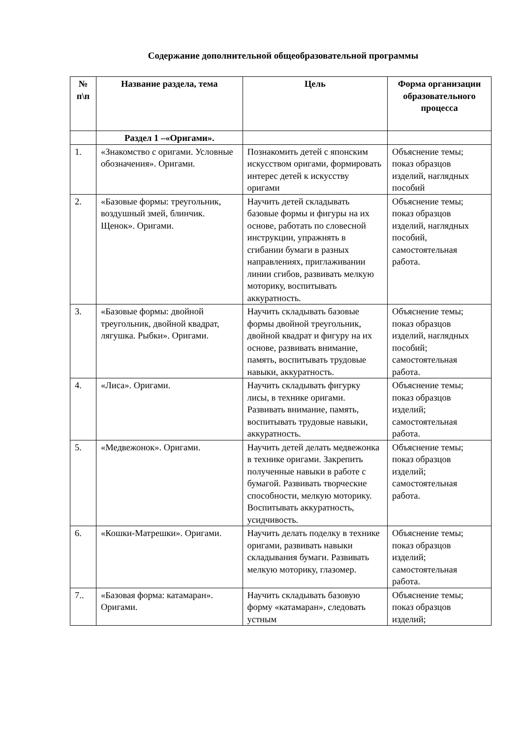Содержание дополнительной общеобразовательной программы
| № п\п | Название раздела, тема | Цель | Форма организации образовательного процесса |
| --- | --- | --- | --- |
| | Раздел 1 –«Оригами». | | |
| 1. | «Знакомство с оригами. Условные обозначения». Оригами. | Познакомить детей с японским искусством оригами, формировать интерес детей к искусству оригами | Объяснение темы; показ образцов изделий, наглядных пособий |
| 2. | «Базовые формы: треугольник, воздушный змей, блинчик. Щенок». Оригами. | Научить детей складывать базовые формы и фигуры на их основе, работать по словесной инструкции, упражнять в сгибании бумаги в разных направлениях, приглаживании линии сгибов, развивать мелкую моторику, воспитывать аккуратность. | Объяснение темы; показ образцов изделий, наглядных пособий, самостоятельная работа. |
| 3. | «Базовые формы: двойной треугольник, двойной квадрат, лягушка. Рыбки». Оригами. | Научить складывать базовые формы двойной треугольник, двойной квадрат и фигуру на их основе, развивать внимание, память, воспитывать трудовые навыки, аккуратность. | Объяснение темы; показ образцов изделий, наглядных пособий; самостоятельная работа. |
| 4. | «Лиса». Оригами. | Научить складывать фигурку лисы, в технике оригами. Развивать внимание, память, воспитывать трудовые навыки, аккуратность. | Объяснение темы; показ образцов изделий; самостоятельная работа. |
| 5. | «Медвежонок». Оригами. | Научить детей делать медвежонка в технике оригами. Закрепить полученные навыки в работе с бумагой. Развивать творческие способности, мелкую моторику. Воспитывать аккуратность, усидчивость. | Объяснение темы; показ образцов изделий; самостоятельная работа. |
| 6. | «Кошки-Матрешки». Оригами. | Научить делать поделку в технике оригами, развивать навыки складывания бумаги. Развивать мелкую моторику, глазомер. | Объяснение темы; показ образцов изделий; самостоятельная работа. |
| 7.. | «Базовая форма: катамаран». Оригами. | Научить складывать базовую форму «катамаран», следовать устным | Объяснение темы; показ образцов изделий; |